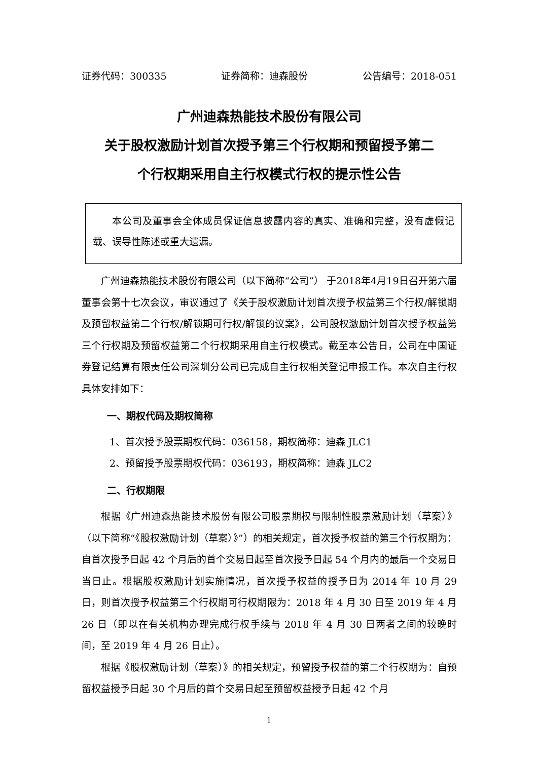证券代码：300335 证券简称：迪森股份 公告编号：2018-051
广州迪森热能技术股份有限公司
关于股权激励计划首次授予第三个行权期和预留授予第二
个行权期采用自主行权模式行权的提示性公告
本公司及董事会全体成员保证信息披露内容的真实、准确和完整，没有虚假记载、误导性陈述或重大遗漏。
广州迪森热能技术股份有限公司（以下简称“公司”） 于2018年4月19日召开第六届董事会第十七次会议，审议通过了《关于股权激励计划首次授予权益第三个行权/解锁期及预留权益第二个行权/解锁期可行权/解锁的议案》，公司股权激励计划首次授予权益第三个行权期及预留权益第二个行权期采用自主行权模式。截至本公告日，公司在中国证券登记结算有限责任公司深圳分公司已完成自主行权相关登记申报工作。本次自主行权具体安排如下：
一、期权代码及期权简称
1、首次授予股票期权代码：036158，期权简称：迪森 JLC1
2、预留授予股票期权代码：036193，期权简称：迪森 JLC2
二、行权期限
根据《广州迪森热能技术股份有限公司股票期权与限制性股票激励计划（草案）》（以下简称“《股权激励计划（草案）》”）的相关规定，首次授予权益的第三个行权期为：自首次授予日起 42 个月后的首个交易日起至首次授予日起 54 个月内的最后一个交易日当日止。根据股权激励计划实施情况，首次授予权益的授予日为 2014 年 10 月 29 日，则首次授予权益第三个行权期可行权期限为：2018 年 4 月 30 日至 2019 年 4 月 26 日（即以在有关机构办理完成行权手续与 2018 年 4 月 30 日两者之间的较晚时间，至 2019 年 4 月 26 日止）。
根据《股权激励计划（草案）》的相关规定，预留授予权益的第二个行权期为：自预留权益授予日起 30 个月后的首个交易日起至预留权益授予日起 42 个月
1